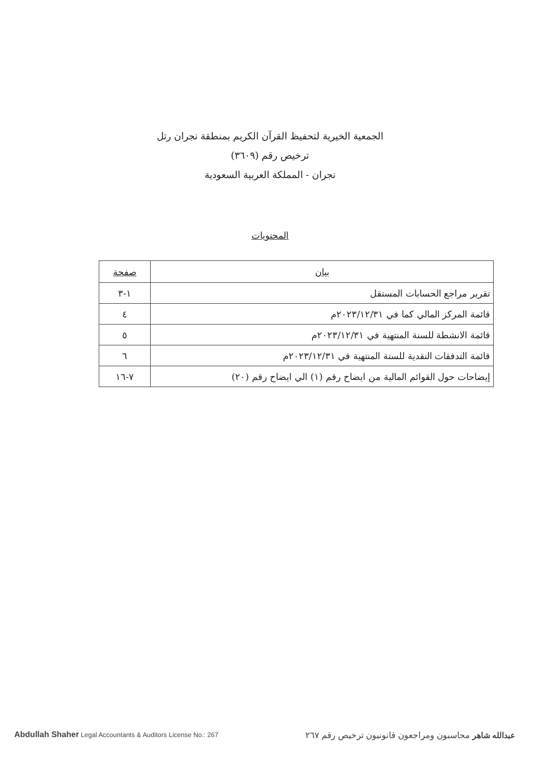الجمعية الخيرية لتحفيظ القرآن الكريم بمنطقة نجران رتل
ترخيص رقم (٣٦٠٩)
نجران - المملكة العربية السعودية
المحتويات
| بيان | صفحة |
| --- | --- |
| تقرير مراجع الحسابات المستقل | ١-٣ |
| قائمة المركز المالي كما في ٢٠٢٣/١٢/٣١م | ٤ |
| قائمة الانشطة للسنة المنتهية في ٢٠٢٣/١٢/٣١م | ٥ |
| قائمة التدفقات النقدية للسنة المنتهية في ٢٠٢٣/١٢/٣١م | ٦ |
| إيضاحات حول القوائم المالية من ايضاح رقم (١) الي ايضاح رقم (٢٠) | ٧-١٦ |
Abdullah Shaher Legal Accountants & Auditors License No.: 267
عبدالله شاهر محاسبون ومراجعون قانونيون ترخيص رقم ٢٦٧